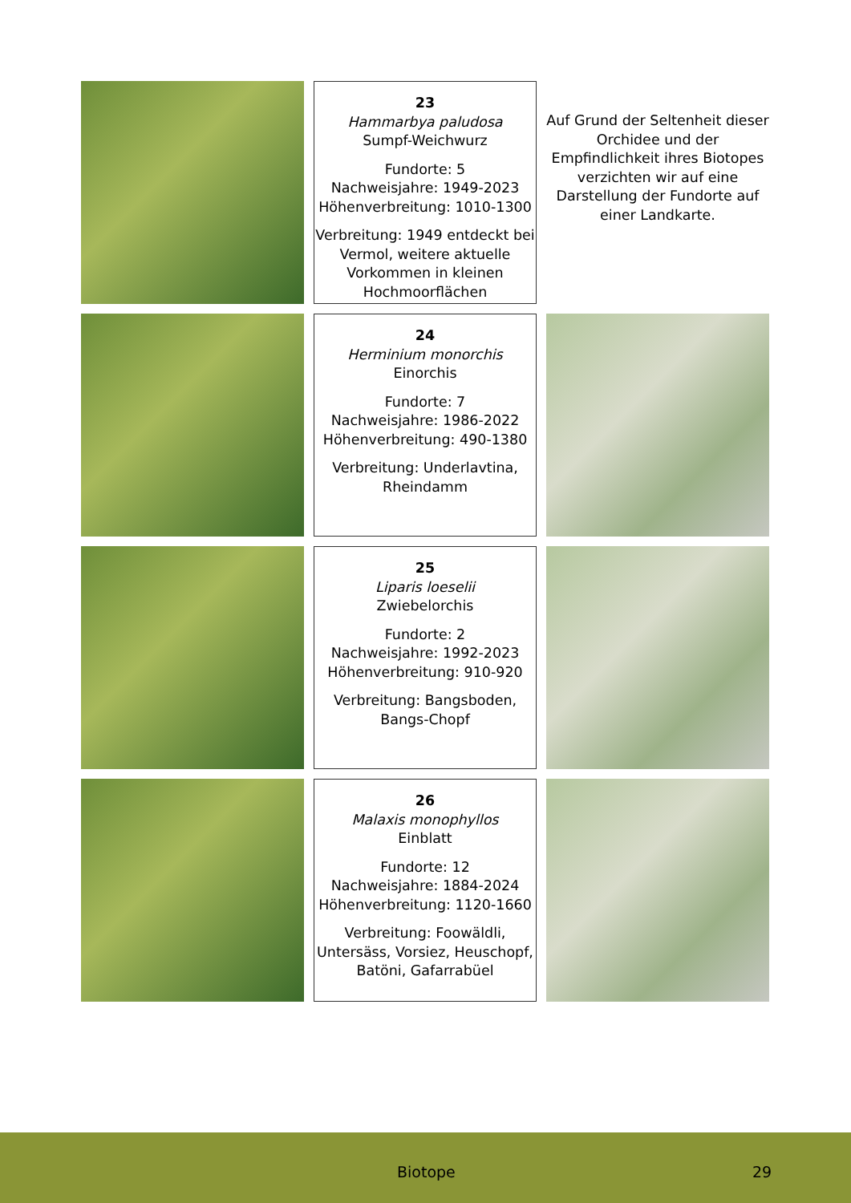23
Hammarbya paludosa
Sumpf-Weichwurz
Fundorte: 5
Nachweisjahre: 1949-2023
Höhenverbreitung: 1010-1300
Verbreitung: 1949 entdeckt bei Vermol, weitere aktuelle Vorkommen in kleinen Hochmoorflächen
Auf Grund der Seltenheit dieser Orchidee und der Empfindlichkeit ihres Biotopes verzichten wir auf eine Darstellung der Fundorte auf einer Landkarte.
24
Herminium monorchis
Einorchis
Fundorte: 7
Nachweisjahre: 1986-2022
Höhenverbreitung: 490-1380
Verbreitung: Underlavtina, Rheindamm
25
Liparis loeselii
Zwiebelorchis
Fundorte: 2
Nachweisjahre: 1992-2023
Höhenverbreitung: 910-920
Verbreitung: Bangsboden, Bangs-Chopf
26
Malaxis monophyllos
Einblatt
Fundorte: 12
Nachweisjahre: 1884-2024
Höhenverbreitung: 1120-1660
Verbreitung: Foowäldli, Untersäss, Vorsiez, Heuschopf, Batöni, Gafarrabüel
Biotope 29